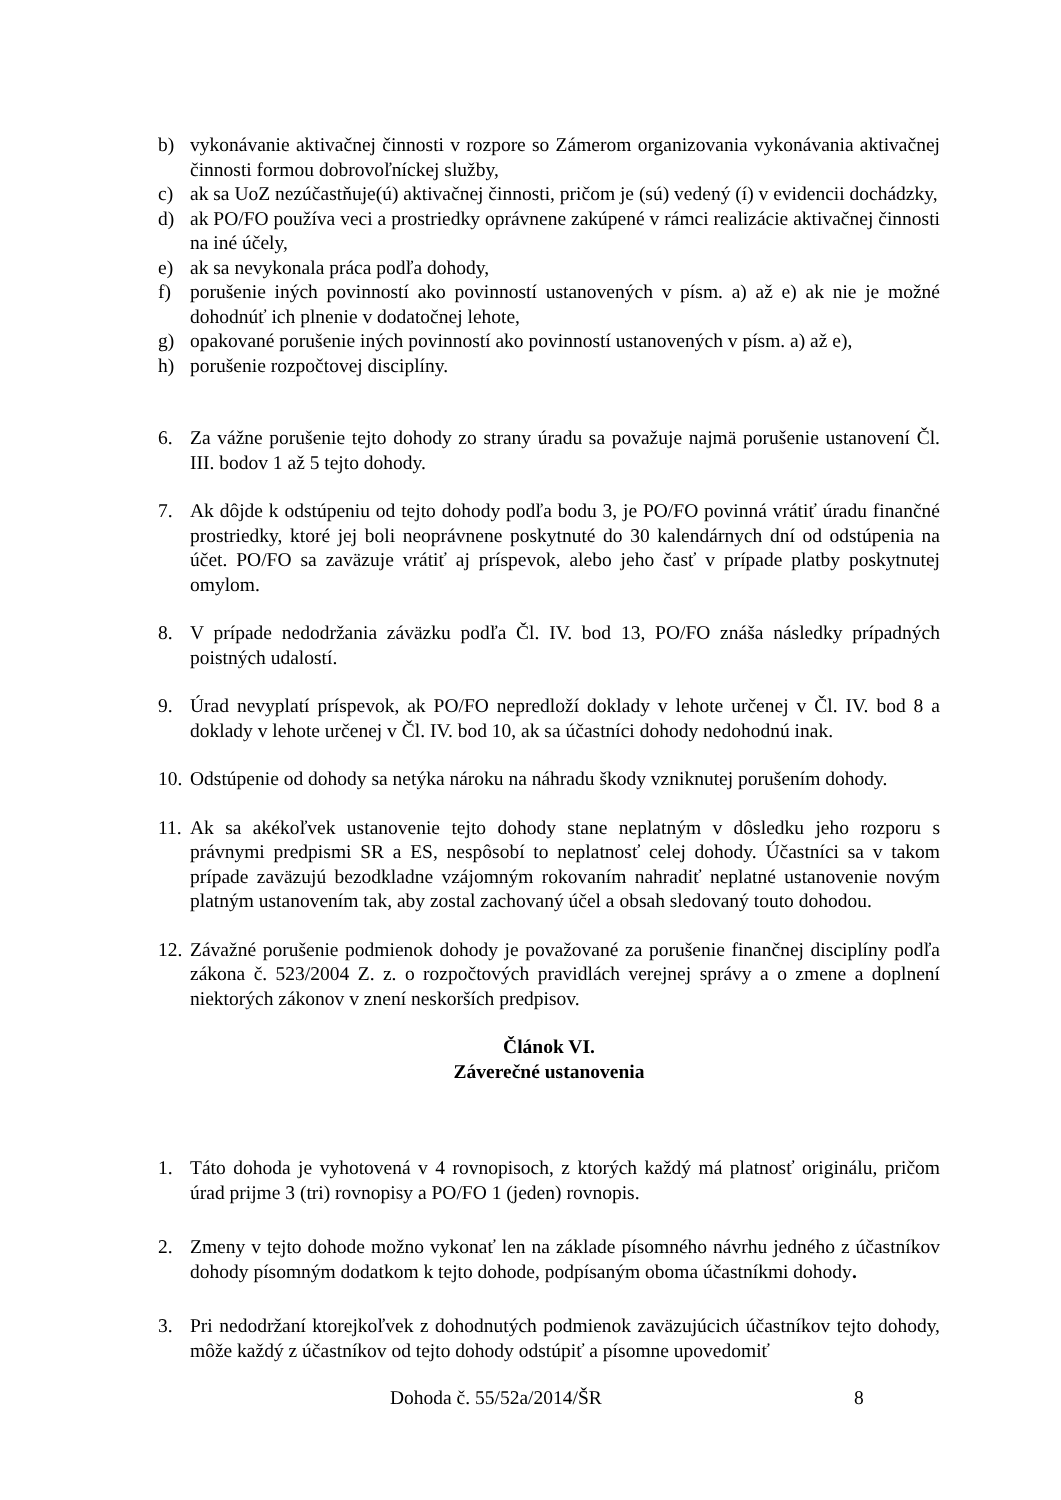b) vykonávanie aktivačnej činnosti v rozpore so Zámerom organizovania vykonávania aktivačnej činnosti formou dobrovoľníckej služby,
c) ak sa UoZ nezúčastňuje(ú) aktivačnej činnosti, pričom je (sú) vedený (í) v evidencii dochádzky,
d) ak PO/FO používa veci a prostriedky oprávnene zakúpené v rámci realizácie aktivačnej činnosti na iné účely,
e) ak sa nevykonala práca podľa dohody,
f) porušenie iných povinností ako povinností ustanovených v písm. a) až e) ak nie je možné dohodnúť ich plnenie v dodatočnej lehote,
g) opakované porušenie iných povinností ako povinností ustanovených v písm. a) až e),
h) porušenie rozpočtovej disciplíny.
6. Za vážne porušenie tejto dohody zo strany úradu sa považuje najmä porušenie ustanovení Čl. III. bodov 1 až 5 tejto dohody.
7. Ak dôjde k odstúpeniu od tejto dohody podľa bodu 3, je PO/FO povinná vrátiť úradu finančné prostriedky, ktoré jej boli neoprávnene poskytnuté do 30 kalendárnych dní od odstúpenia na účet. PO/FO sa zaväzuje vrátiť aj príspevok, alebo jeho časť v prípade platby poskytnutej omylom.
8. V prípade nedodržania záväzku podľa Čl. IV. bod 13, PO/FO znáša následky prípadných poistných udalostí.
9. Úrad nevyplatí príspevok, ak PO/FO nepredloží doklady v lehote určenej v Čl. IV. bod 8 a doklady v lehote určenej v Čl. IV. bod 10, ak sa účastníci dohody nedohodnú inak.
10. Odstúpenie od dohody sa netýka nároku na náhradu škody vzniknutej porušením dohody.
11. Ak sa akékoľvek ustanovenie tejto dohody stane neplatným v dôsledku jeho rozporu s právnymi predpismi SR a ES, nespôsobí to neplatnosť celej dohody. Účastníci sa v takom prípade zaväzujú bezodkladne vzájomným rokovaním nahradiť neplatné ustanovenie novým platným ustanovením tak, aby zostal zachovaný účel a obsah sledovaný touto dohodou.
12. Závažné porušenie podmienok dohody je považované za porušenie finančnej disciplíny podľa zákona č. 523/2004 Z. z. o rozpočtových pravidlách verejnej správy a o zmene a doplnení niektorých zákonov v znení neskorších predpisov.
Článok VI.
Záverečné ustanovenia
1. Táto dohoda je vyhotovená v 4 rovnopisoch, z ktorých každý má platnosť originálu, pričom úrad prijme 3 (tri) rovnopisy a PO/FO 1 (jeden) rovnopis.
2. Zmeny v tejto dohode možno vykonať len na základe písomného návrhu jedného z účastníkov dohody písomným dodatkom k tejto dohode, podpísaným oboma účastníkmi dohody.
3. Pri nedodržaní ktorejkoľvek z dohodnutých podmienok zaväzujúcich účastníkov tejto dohody, môže každý z účastníkov od tejto dohody odstúpiť a písomne upovedomiť
Dohoda č. 55/52a/2014/ŠR 8